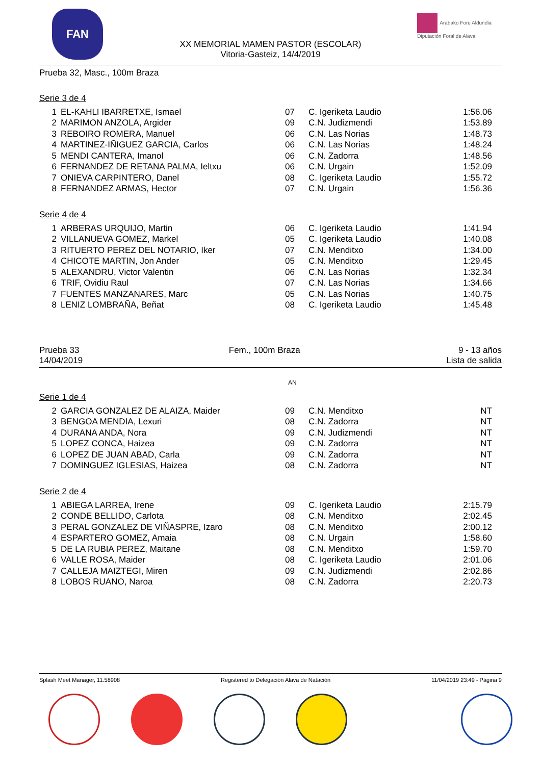FAN
Arabako Foru Aldundia
Diputación Foral de Alava
XX MEMORIAL MAMEN PASTOR (ESCOLAR)
Vitoria-Gasteiz, 14/4/2019
Prueba 32, Masc., 100m Braza
Serie 3 de 4
| 1 | EL-KAHLI IBARRETXE, Ismael | 07 | C. Igeriketa Laudio | 1:56.06 |
| 2 | MARIMON ANZOLA, Argider | 09 | C.N. Judizmendi | 1:53.89 |
| 3 | REBOIRO ROMERA, Manuel | 06 | C.N. Las Norias | 1:48.73 |
| 4 | MARTINEZ-IÑIGUEZ GARCIA, Carlos | 06 | C.N. Las Norias | 1:48.24 |
| 5 | MENDI CANTERA, Imanol | 06 | C.N. Zadorra | 1:48.56 |
| 6 | FERNANDEZ DE RETANA PALMA, Ieltxu | 06 | C.N. Urgain | 1:52.09 |
| 7 | ONIEVA CARPINTERO, Danel | 08 | C. Igeriketa Laudio | 1:55.72 |
| 8 | FERNANDEZ ARMAS, Hector | 07 | C.N. Urgain | 1:56.36 |
Serie 4 de 4
| 1 | ARBERAS URQUIJO, Martin | 06 | C. Igeriketa Laudio | 1:41.94 |
| 2 | VILLANUEVA GOMEZ, Markel | 05 | C. Igeriketa Laudio | 1:40.08 |
| 3 | RITUERTO PEREZ DEL NOTARIO, Iker | 07 | C.N. Menditxo | 1:34.00 |
| 4 | CHICOTE MARTIN, Jon Ander | 05 | C.N. Menditxo | 1:29.45 |
| 5 | ALEXANDRU, Victor Valentin | 06 | C.N. Las Norias | 1:32.34 |
| 6 | TRIF, Ovidiu Raul | 07 | C.N. Las Norias | 1:34.66 |
| 7 | FUENTES MANZANARES, Marc | 05 | C.N. Las Norias | 1:40.75 |
| 8 | LENIZ LOMBRAÑA, Beñat | 08 | C. Igeriketa Laudio | 1:45.48 |
Prueba 33
14/04/2019
Fem., 100m Braza 9 - 13 años
Lista de salida
AN
Serie 1 de 4
| 2 | GARCIA GONZALEZ DE ALAIZA, Maider | 09 | C.N. Menditxo | NT |
| 3 | BENGOA MENDIA, Lexuri | 08 | C.N. Zadorra | NT |
| 4 | DURANA ANDA, Nora | 09 | C.N. Judizmendi | NT |
| 5 | LOPEZ CONCA, Haizea | 09 | C.N. Zadorra | NT |
| 6 | LOPEZ DE JUAN ABAD, Carla | 09 | C.N. Zadorra | NT |
| 7 | DOMINGUEZ IGLESIAS, Haizea | 08 | C.N. Zadorra | NT |
Serie 2 de 4
| 1 | ABIEGA LARREA, Irene | 09 | C. Igeriketa Laudio | 2:15.79 |
| 2 | CONDE BELLIDO, Carlota | 08 | C.N. Menditxo | 2:02.45 |
| 3 | PERAL GONZALEZ DE VIÑASPRE, Izaro | 08 | C.N. Menditxo | 2:00.12 |
| 4 | ESPARTERO GOMEZ, Amaia | 08 | C.N. Urgain | 1:58.60 |
| 5 | DE LA RUBIA PEREZ, Maitane | 08 | C.N. Menditxo | 1:59.70 |
| 6 | VALLE ROSA, Maider | 08 | C. Igeriketa Laudio | 2:01.06 |
| 7 | CALLEJA MAIZTEGI, Miren | 09 | C.N. Judizmendi | 2:02.86 |
| 8 | LOBOS RUANO, Naroa | 08 | C.N. Zadorra | 2:20.73 |
Splash Meet Manager, 11.58908 Registered to Delegación Alava de Natación 11/04/2019 23:49 - Página 9